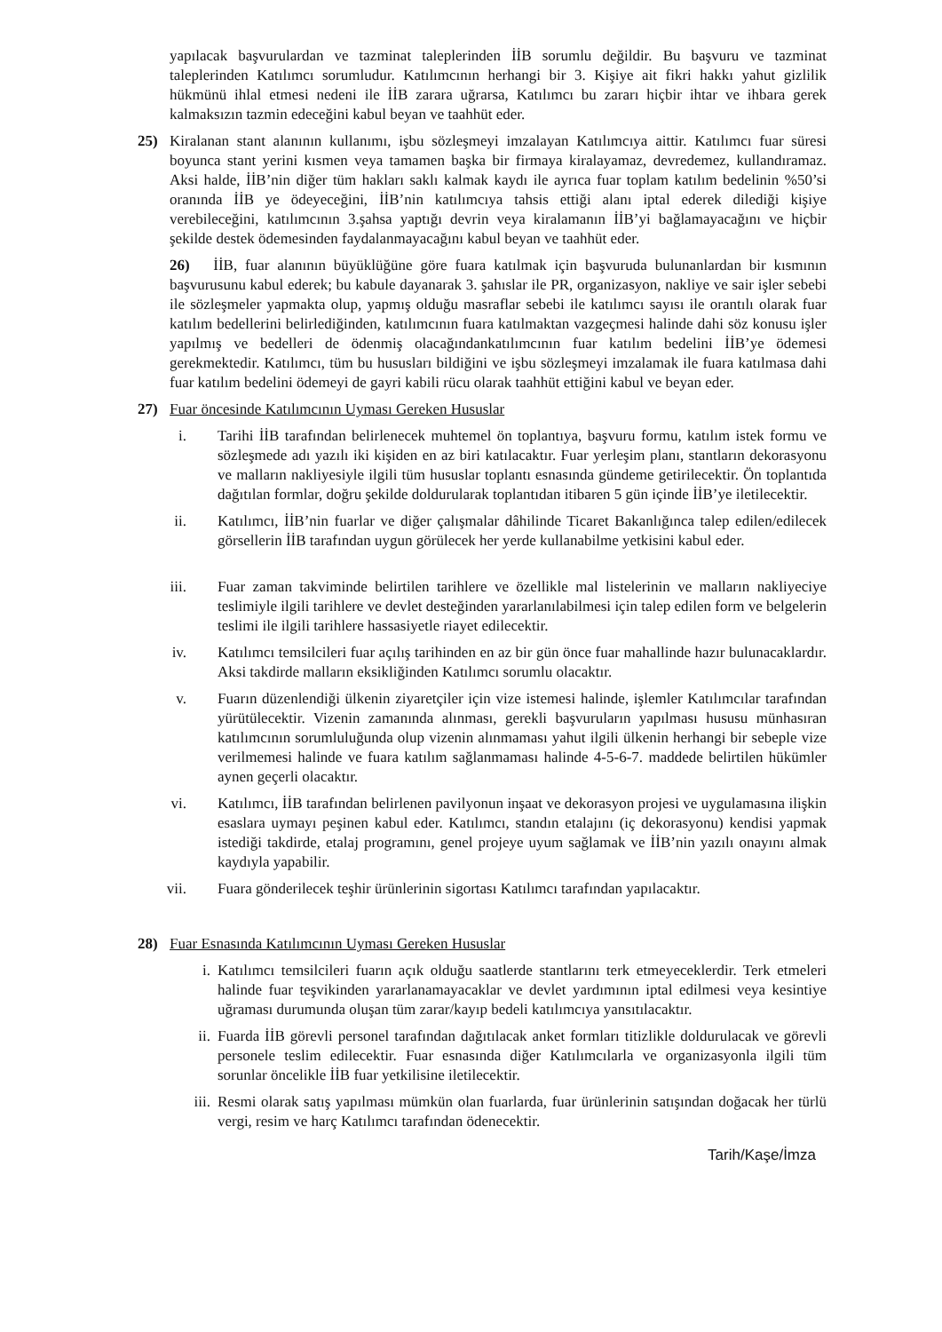yapılacak başvurulardan ve tazminat taleplerinden İİB sorumlu değildir. Bu başvuru ve tazminat taleplerinden Katılımcı sorumludur. Katılımcının herhangi bir 3. Kişiye ait fikri hakkı yahut gizlilik hükmünü ihlal etmesi nedeni ile İİB zarara uğrarsa, Katılımcı bu zararı hiçbir ihtar ve ihbara gerek kalmaksızın tazmin edeceğini kabul beyan ve taahhüt eder.
25) Kiralanan stant alanının kullanımı, işbu sözleşmeyi imzalayan Katılımcıya aittir. Katılımcı fuar süresi boyunca stant yerini kısmen veya tamamen başka bir firmaya kiralayamaz, devredemez, kullandıramaz. Aksi halde, İİB’nin diğer tüm hakları saklı kalmak kaydı ile ayrıca fuar toplam katılım bedelinin %50’si oranında İİB ye ödeyeceğini, İİB’nin katılımcıya tahsis ettiği alanı iptal ederek dilediği kişiye verebileceğini, katılımcının 3.şahsa yaptığı devrin veya kiralamanın İİB’yi bağlamayacağını ve hiçbir şekilde destek ödemesinden faydalanmayacağını kabul beyan ve taahhüt eder.
26) İİB, fuar alanının büyüklüğüne göre fuara katılmak için başvuruda bulunanlardan bir kısmının başvurusunu kabul ederek; bu kabule dayanarak 3. şahıslar ile PR, organizasyon, nakliye ve sair işler sebebi ile sözleşmeler yapmakta olup, yapmış olduğu masraflar sebebi ile katılımcı sayısı ile orantılı olarak fuar katılım bedellerini belirlediğinden, katılımcının fuara katılmaktan vazgeçmesi halinde dahi söz konusu işler yapılmış ve bedelleri de ödenmiş olacağındankatılımcının fuar katılım bedelini İİB’ye ödemesi gerekmektedir. Katılımcı, tüm bu hususları bildiğini ve işbu sözleşmeyi imzalamak ile fuara katılmasa dahi fuar katılım bedelini ödemeyi de gayri kabili rücu olarak taahhüt ettiğini kabul ve beyan eder.
27) Fuar öncesinde Katılımcının Uyması Gereken Hususlar
i. Tarihi İİB tarafından belirlenecek muhtemel ön toplantıya, başvuru formu, katılım istek formu ve sözleşmede adı yazılı iki kişiden en az biri katılacaktır. Fuar yerleşim planı, stantların dekorasyonu ve malların nakliyesiyle ilgili tüm hususlar toplantı esnasında gündeme getirilecektir. Ön toplantıda dağıtılan formlar, doğru şekilde doldurularak toplantıdan itibaren 5 gün içinde İİB’ye iletilecektir.
ii. Katılımcı, İİB’nin fuarlar ve diğer çalışmalar dâhilinde Ticaret Bakanlığınca talep edilen/edilecek görsellerin İİB tarafından uygun görülecek her yerde kullanabilme yetkisini kabul eder.
iii. Fuar zaman takviminde belirtilen tarihlere ve özellikle mal listelerinin ve malların nakliyeciye teslimiyle ilgili tarihlere ve devlet desteğinden yararlanılabilmesi için talep edilen form ve belgelerin teslimi ile ilgili tarihlere hassasiyetle riayet edilecektir.
iv. Katılımcı temsilcileri fuar açılış tarihinden en az bir gün önce fuar mahallinde hazır bulunacaklardır. Aksi takdirde malların eksikliğinden Katılımcı sorumlu olacaktır.
v. Fuarın düzenlendiği ülkenin ziyaretçiler için vize istemesi halinde, işlemler Katılımcılar tarafından yürütülecektir. Vizenin zamanında alınması, gerekli başvuruların yapılması hususu münhasıran katılımcının sorumluluğunda olup vizenin alınmaması yahut ilgili ülkenin herhangi bir sebeple vize verilmemesi halinde ve fuara katılım sağlanmaması halinde 4-5-6-7. maddede belirtilen hükümler aynen geçerli olacaktır.
vi. Katılımcı, İİB tarafından belirlenen pavilyonun inşaat ve dekorasyon projesi ve uygulamasına ilişkin esaslara uymayı peşinen kabul eder. Katılımcı, standın etalajını (iç dekorasyonu) kendisi yapmak istediği takdirde, etalaj programını, genel projeye uyum sağlamak ve İİB’nin yazılı onayını almak kaydıyla yapabilir.
vii. Fuara gönderilecek teşhir ürünlerinin sigortası Katılımcı tarafından yapılacaktır.
28) Fuar Esnasında Katılımcının Uyması Gereken Hususlar
i. Katılımcı temsilcileri fuarın açık olduğu saatlerde stantlarını terk etmeyeceklerdir. Terk etmeleri halinde fuar teşvikinden yararlanamayacaklar ve devlet yardımının iptal edilmesi veya kesintiye uğraması durumunda oluşan tüm zarar/kayıp bedeli katılımcıya yansıtılacaktır.
ii. Fuarda İİB görevli personel tarafından dağıtılacak anket formları titizlikle doldurulacak ve görevli personele teslim edilecektir. Fuar esnasında diğer Katılımcılarla ve organizasyonla ilgili tüm sorunlar öncelikle İİB fuar yetkilisine iletilecektir.
iii. Resmi olarak satış yapılması mümkün olan fuarlarda, fuar ürünlerinin satışından doğacak her türlü vergi, resim ve harç Katılımcı tarafından ödenecektir.
Tarih/Kaşe/İmza